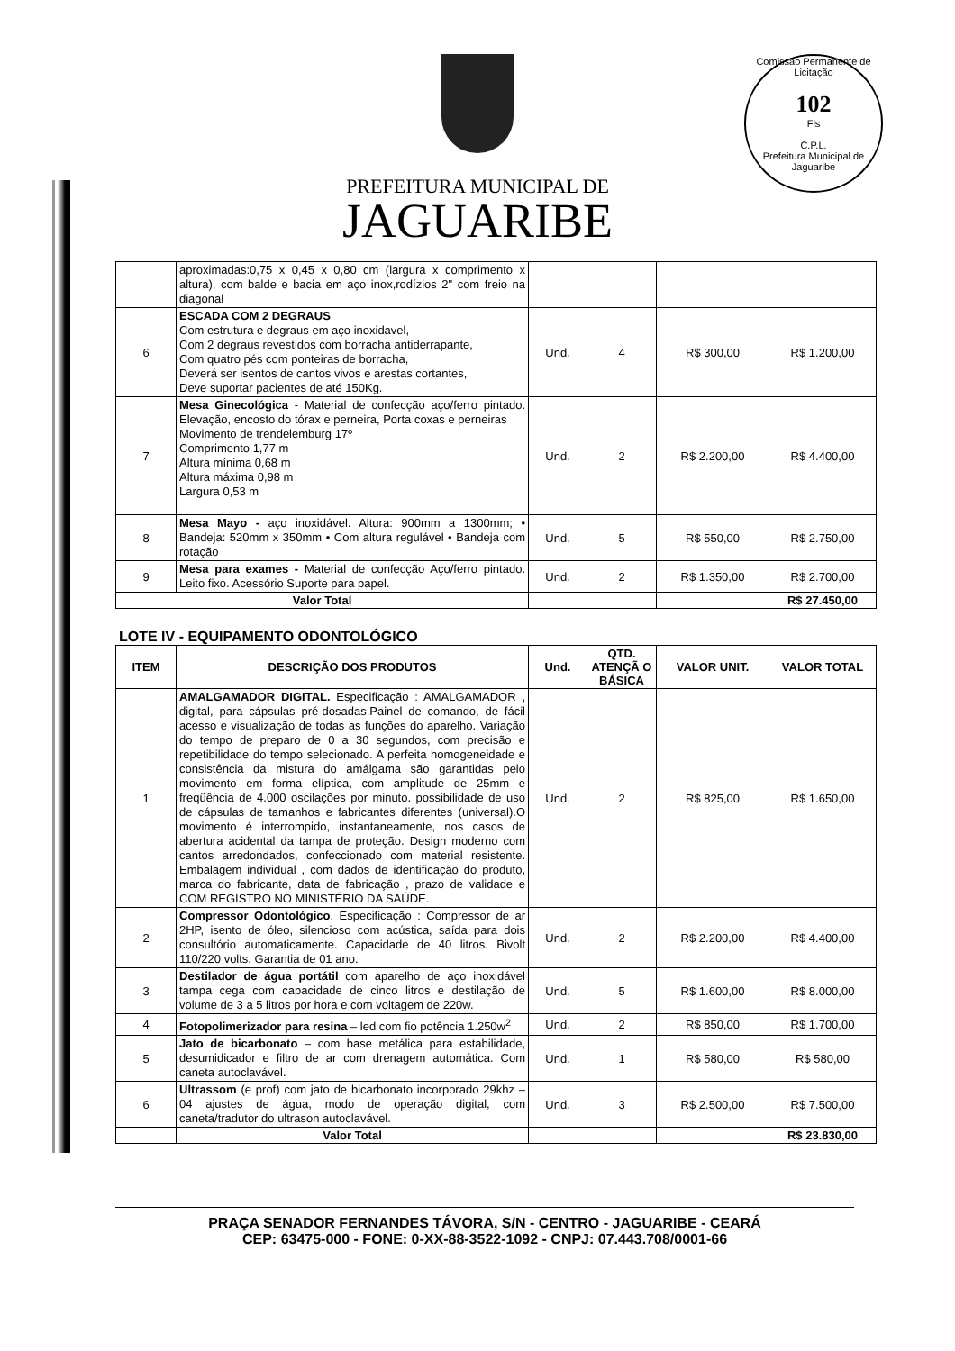Comissão Permanente de Licitação
102
Fls
C.P.L.
Prefeitura Municipal de Jaguaribe
PREFEITURA MUNICIPAL DE
JAGUARIBE
| | aproximadas:0,75 x 0,45 x 0,80 cm (largura x comprimento x altura), com balde e bacia em aço inox,rodízios 2" com freio na diagonal | | | | |
| 6 | ESCADA COM 2 DEGRAUS Com estrutura e degraus em aço inoxidavel, Com 2 degraus revestidos com borracha antiderrapante, Com quatro pés com ponteiras de borracha, Deverá ser isentos de cantos vivos e arestas cortantes, Deve suportar pacientes de até 150Kg. | Und. | 4 | R$ 300,00 | R$ 1.200,00 |
| 7 | Mesa Ginecológica - Material de confecção aço/ferro pintado. Elevação, encosto do tórax e perneira, Porta coxas e perneiras Movimento de trendelemburg 17º Comprimento 1,77 m Altura mínima 0,68 m Altura máxima 0,98 m Largura 0,53 m | Und. | 2 | R$ 2.200,00 | R$ 4.400,00 |
| 8 | Mesa Mayo - aço inoxidável. Altura: 900mm a 1300mm; • Bandeja: 520mm x 350mm • Com altura regulável • Bandeja com rotação | Und. | 5 | R$ 550,00 | R$ 2.750,00 |
| 9 | Mesa para exames - Material de confecção Aço/ferro pintado. Leito fixo. Acessório Suporte para papel. | Und. | 2 | R$ 1.350,00 | R$ 2.700,00 |
| Valor Total | | | | | R$ 27.450,00 |
LOTE IV - EQUIPAMENTO ODONTOLÓGICO
| ITEM | DESCRIÇÃO DOS PRODUTOS | Und. | QTD. ATENÇÃ O BÁSICA | VALOR UNIT. | VALOR TOTAL |
| --- | --- | --- | --- | --- | --- |
| 1 | AMALGAMADOR DIGITAL. Especificação : AMALGAMADOR , digital, para cápsulas pré-dosadas.Painel de comando, de fácil acesso e visualização de todas as funções do aparelho. Variação do tempo de preparo de 0 a 30 segundos, com precisão e repetibilidade do tempo selecionado. A perfeita homogeneidade e consistência da mistura do amálgama são garantidas pelo movimento em forma elíptica, com amplitude de 25mm e freqüência de 4.000 oscilações por minuto. possibilidade de uso de cápsulas de tamanhos e fabricantes diferentes (universal).O movimento é interrompido, instantaneamente, nos casos de abertura acidental da tampa de proteção. Design moderno com cantos arredondados, confeccionado com material resistente. Embalagem individual , com dados de identificação do produto, marca do fabricante, data de fabricação , prazo de validade e COM REGISTRO NO MINISTÉRIO DA SAÚDE. | Und. | 2 | R$ 825,00 | R$ 1.650,00 |
| 2 | Compressor Odontológico . Especificação : Compressor de ar 2HP, isento de óleo, silencioso com acústica, saída para dois consultório automaticamente. Capacidade de 40 litros. Bivolt 110/220 volts. Garantia de 01 ano. | Und. | 2 | R$ 2.200,00 | R$ 4.400,00 |
| 3 | Destilador de água portátil com aparelho de aço inoxidável tampa cega com capacidade de cinco litros e destilação de volume de 3 a 5 litros por hora e com voltagem de 220w. | Und. | 5 | R$ 1.600,00 | R$ 8.000,00 |
| 4 | Fotopolimerizador para resina – led com fio potência 1.250w<sup>2</sup> | Und. | 2 | R$ 850,00 | R$ 1.700,00 |
| 5 | Jato de bicarbonato – com base metálica para estabilidade, desumidicador e filtro de ar com drenagem automática. Com caneta autoclavável. | Und. | 1 | R$ 580,00 | R$ 580,00 |
| 6 | Ultrassom (e prof) com jato de bicarbonato incorporado 29khz – 04 ajustes de água, modo de operação digital, com caneta/tradutor do ultrason autoclavável. | Und. | 3 | R$ 2.500,00 | R$ 7.500,00 |
| | Valor Total | | | | R$ 23.830,00 |
PRAÇA SENADOR FERNANDES TÁVORA, S/N - CENTRO - JAGUARIBE - CEARÁ
CEP: 63475-000 - FONE: 0-XX-88-3522-1092 - CNPJ: 07.443.708/0001-66